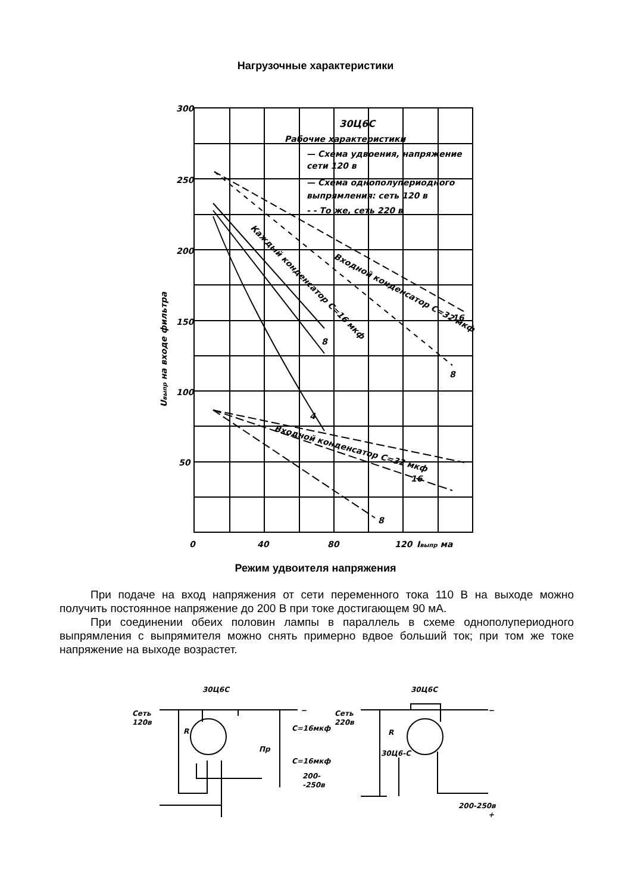Нагрузочные характеристики
300
250
200
150
100
50
0
40
80
120
Iвыпр ма
30Ц6С
Рабочие характеристики
— Схема удвоения, напряжение
сети 120 в
— Схема однополупериодного
выпрямления: сеть 120 в
- - То же, сеть 220 в
Входной конденсатор C=32 мкф
Каждый конденсатор C=16 мкф
Входной конденсатор C=32 мкф
8
16
8
4
16
8
Uвыпр на входе фильтра
Режим удвоителя напряжения
При подаче на вход напряжения от сети переменного тока 110 В на выходе можно получить постоянное напряжение до 200 В при токе достигающем 90 мА.
При соединении обеих половин лампы в параллель в схеме однополупериодного выпрямления с выпрямителя можно снять примерно вдвое больший ток; при том же токе напряжение на выходе возрастет.
30Ц6С
Сеть
120в
R
C=16мкф
Пр
C=16мкф
200-
-250в
−
30Ц6С
Сеть
220в
R
30Ц6-С
200-250в
−
+